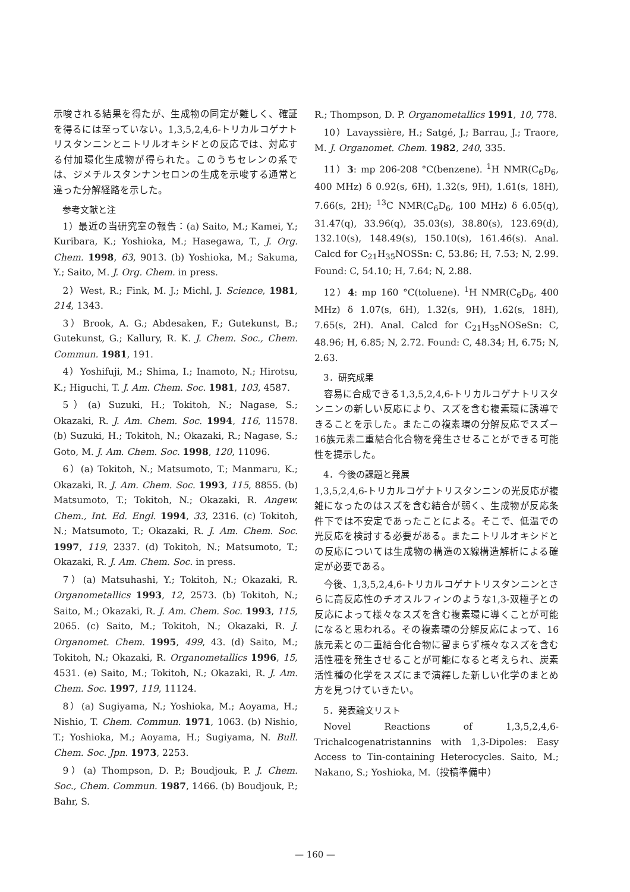示唆される結果を得たが、生成物の同定が難しく、確証を得るには至っていない。1,3,5,2,4,6-トリカルコゲナトリスタンニンとニトリルオキシドとの反応では、対応する付加環化生成物が得られた。このうちセレンの系では、ジメチルスタンナンセロンの生成を示唆する通常と違った分解経路を示した。
参考文献と注
1）最近の当研究室の報告：(a) Saito, M.; Kamei, Y.; Kuribara, K.; Yoshioka, M.; Hasegawa, T., J. Org. Chem. 1998, 63, 9013. (b) Yoshioka, M.; Sakuma, Y.; Saito, M. J. Org. Chem. in press.
2）West, R.; Fink, M. J.; Michl, J. Science, 1981, 214, 1343.
3）Brook, A. G.; Abdesaken, F.; Gutekunst, B.; Gutekunst, G.; Kallury, R. K. J. Chem. Soc., Chem. Commun. 1981, 191.
4）Yoshifuji, M.; Shima, I.; Inamoto, N.; Hirotsu, K.; Higuchi, T. J. Am. Chem. Soc. 1981, 103, 4587.
5）(a) Suzuki, H.; Tokitoh, N.; Nagase, S.; Okazaki, R. J. Am. Chem. Soc. 1994, 116, 11578. (b) Suzuki, H.; Tokitoh, N.; Okazaki, R.; Nagase, S.; Goto, M. J. Am. Chem. Soc. 1998, 120, 11096.
6）(a) Tokitoh, N.; Matsumoto, T.; Manmaru, K.; Okazaki, R. J. Am. Chem. Soc. 1993, 115, 8855. (b) Matsumoto, T.; Tokitoh, N.; Okazaki, R. Angew. Chem., Int. Ed. Engl. 1994, 33, 2316. (c) Tokitoh, N.; Matsumoto, T.; Okazaki, R. J. Am. Chem. Soc. 1997, 119, 2337. (d) Tokitoh, N.; Matsumoto, T.; Okazaki, R. J. Am. Chem. Soc. in press.
7）(a) Matsuhashi, Y.; Tokitoh, N.; Okazaki, R. Organometallics 1993, 12, 2573. (b) Tokitoh, N.; Saito, M.; Okazaki, R. J. Am. Chem. Soc. 1993, 115, 2065. (c) Saito, M.; Tokitoh, N.; Okazaki, R. J. Organomet. Chem. 1995, 499, 43. (d) Saito, M.; Tokitoh, N.; Okazaki, R. Organometallics 1996, 15, 4531. (e) Saito, M.; Tokitoh, N.; Okazaki, R. J. Am. Chem. Soc. 1997, 119, 11124.
8）(a) Sugiyama, N.; Yoshioka, M.; Aoyama, H.; Nishio, T. Chem. Commun. 1971, 1063. (b) Nishio, T.; Yoshioka, M.; Aoyama, H.; Sugiyama, N. Bull. Chem. Soc. Jpn. 1973, 2253.
9）(a) Thompson, D. P.; Boudjouk, P. J. Chem. Soc., Chem. Commun. 1987, 1466. (b) Boudjouk, P.; Bahr, S.
R.; Thompson, D. P. Organometallics 1991, 10, 778.
10）Lavayssière, H.; Satgé, J.; Barrau, J.; Traore, M. J. Organomet. Chem. 1982, 240, 335.
11）3: mp 206-208 °C(benzene). <sup>1</sup>H NMR(C<sub>6</sub>D<sub>6</sub>, 400 MHz) δ 0.92(s, 6H), 1.32(s, 9H), 1.61(s, 18H), 7.66(s, 2H); <sup>13</sup>C NMR(C<sub>6</sub>D<sub>6</sub>, 100 MHz) δ 6.05(q), 31.47(q), 33.96(q), 35.03(s), 38.80(s), 123.69(d), 132.10(s), 148.49(s), 150.10(s), 161.46(s). Anal. Calcd for C<sub>21</sub>H<sub>35</sub>NOSSn: C, 53.86; H, 7.53; N, 2.99. Found: C, 54.10; H, 7.64; N, 2.88.
12）4: mp 160 °C(toluene). <sup>1</sup>H NMR(C<sub>6</sub>D<sub>6</sub>, 400 MHz) δ 1.07(s, 6H), 1.32(s, 9H), 1.62(s, 18H), 7.65(s, 2H). Anal. Calcd for C<sub>21</sub>H<sub>35</sub>NOSeSn: C, 48.96; H, 6.85; N, 2.72. Found: C, 48.34; H, 6.75; N, 2.63.
3．研究成果
容易に合成できる1,3,5,2,4,6-トリカルコゲナトリスタンニンの新しい反応により、スズを含む複素環に誘導できることを示した。またこの複素環の分解反応でスズ－16族元素二重結合化合物を発生させることができる可能性を提示した。
4．今後の課題と発展
1,3,5,2,4,6-トリカルコゲナトリスタンニンの光反応が複雑になったのはスズを含む結合が弱く、生成物が反応条件下では不安定であったことによる。そこで、低温での光反応を検討する必要がある。またニトリルオキシドとの反応については生成物の構造のX線構造解析による確定が必要である。
今後、1,3,5,2,4,6-トリカルコゲナトリスタンニンとさらに高反応性のチオスルフィンのような1,3-双極子との反応によって様々なスズを含む複素環に導くことが可能になると思われる。その複素環の分解反応によって、16族元素との二重結合化合物に留まらず様々なスズを含む活性種を発生させることが可能になると考えられ、炭素活性種の化学をスズにまで演繹した新しい化学のまとめ方を見つけていきたい。
5．発表論文リスト
Novel Reactions of 1,3,5,2,4,6-Trichalcogenatristannins with 1,3-Dipoles: Easy Access to Tin-containing Heterocycles. Saito, M.; Nakano, S.; Yoshioka, M.（投稿準備中）
— 160 —